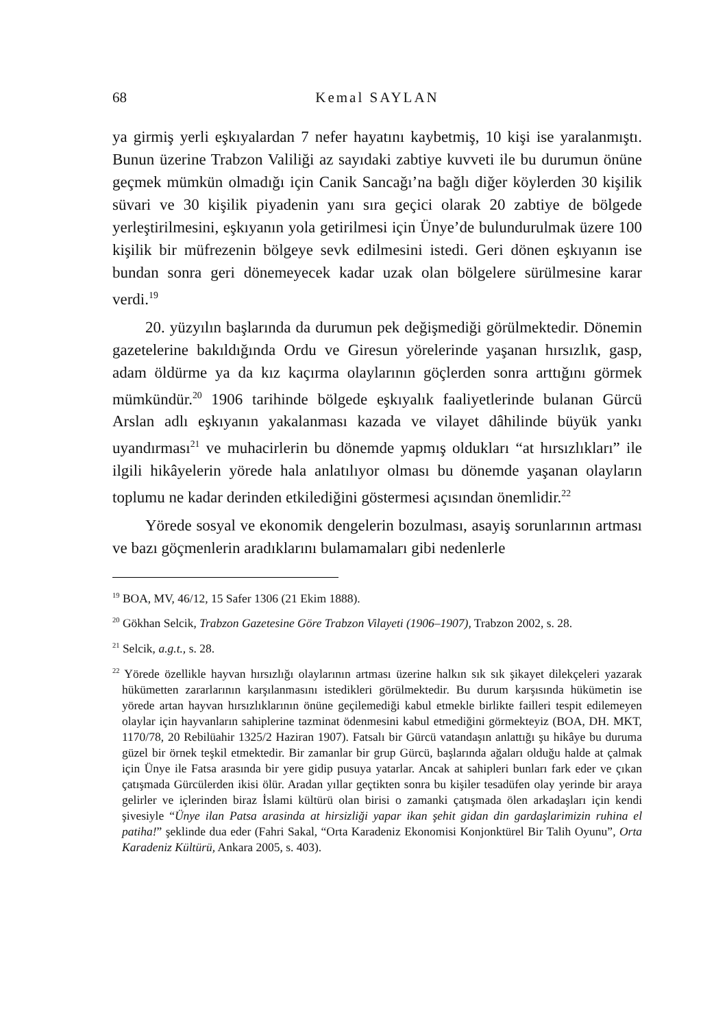68 Kemal SAYLAN
ya girmiş yerli eşkıyalardan 7 nefer hayatını kaybetmiş, 10 kişi ise yaralanmıştı. Bunun üzerine Trabzon Valiliği az sayıdaki zabtiye kuvveti ile bu durumun önüne geçmek mümkün olmadığı için Canik Sancağı’na bağlı diğer köylerden 30 kişilik süvari ve 30 kişilik piyadenin yanı sıra geçici olarak 20 zabtiye de bölgede yerleştirilmesini, eşkıyanın yola getirilmesi için Ünye’de bulundurulmak üzere 100 kişilik bir müfrezenin bölgeye sevk edilmesini istedi. Geri dönen eşkıyanın ise bundan sonra geri dönemeyecek kadar uzak olan bölgelere sürülmesine karar verdi.<sup>19</sup>
20. yüzyılın başlarında da durumun pek değişmediği görülmektedir. Dönemin gazetelerine bakıldığında Ordu ve Giresun yörelerinde yaşanan hırsızlık, gasp, adam öldürme ya da kız kaçırma olaylarının göçlerden sonra arttığını görmek mümkündür.<sup>20</sup> 1906 tarihinde bölgede eşkıyalık faaliyetlerinde bulanan Gürcü Arslan adlı eşkıyanın yakalanması kazada ve vilayet dâhilinde büyük yankı uyandırması<sup>21</sup> ve muhacirlerin bu dönemde yapmış oldukları “at hırsızlıkları” ile ilgili hikâyelerin yörede hala anlatılıyor olması bu dönemde yaşanan olayların toplumu ne kadar derinden etkilediğini göstermesi açısından önemlidir.<sup>22</sup>
Yörede sosyal ve ekonomik dengelerin bozulması, asayiş sorunlarının artması ve bazı göçmenlerin aradıklarını bulamamaları gibi nedenlerle
<sup>19</sup> BOA, MV, 46/12, 15 Safer 1306 (21 Ekim 1888).
<sup>20</sup> Gökhan Selcik, Trabzon Gazetesine Göre Trabzon Vilayeti (1906–1907), Trabzon 2002, s. 28.
<sup>21</sup> Selcik, a.g.t., s. 28.
<sup>22</sup> Yörede özellikle hayvan hırsızlığı olaylarının artması üzerine halkın sık sık şikayet dilekçeleri yazarak hükümetten zararlarının karşılanmasını istedikleri görülmektedir. Bu durum karşısında hükümetin ise yörede artan hayvan hırsızlıklarının önüne geçilemediği kabul etmekle birlikte failleri tespit edilemeyen olaylar için hayvanların sahiplerine tazminat ödenmesini kabul etmediğini görmekteyiz (BOA, DH. MKT, 1170/78, 20 Rebilüahir 1325/2 Haziran 1907). Fatsalı bir Gürcü vatandaşın anlattığı şu hikâye bu duruma güzel bir örnek teşkil etmektedir. Bir zamanlar bir grup Gürcü, başlarında ağaları olduğu halde at çalmak için Ünye ile Fatsa arasında bir yere gidip pusuya yatarlar. Ancak at sahipleri bunları fark eder ve çıkan çatışmada Gürcülerden ikisi ölür. Aradan yıllar geçtikten sonra bu kişiler tesadüfen olay yerinde bir araya gelirler ve içlerinden biraz İslami kültürü olan birisi o zamanki çatışmada ölen arkadaşları için kendi şivesiyle “Ünye ilan Patsa arasinda at hirsizliği yapar ikan şehit gidan din gardaşlarimizin ruhina el patiha!” şeklinde dua eder (Fahri Sakal, “Orta Karadeniz Ekonomisi Konjonktürel Bir Talih Oyunu”, Orta Karadeniz Kültürü, Ankara 2005, s. 403).